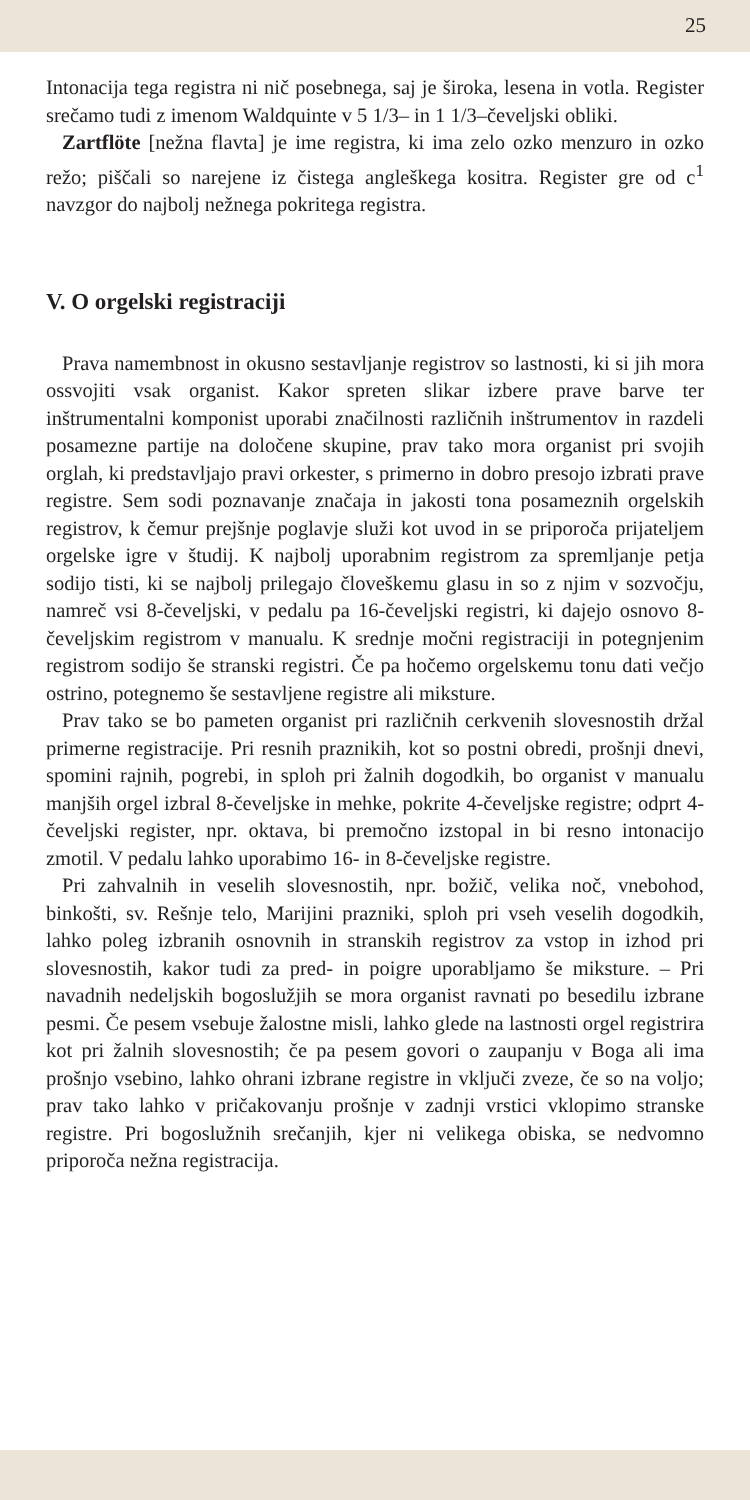25
Intonacija tega registra ni nič posebnega, saj je široka, lesena in votla. Register srečamo tudi z imenom Waldquinte v 5 1/3– in 1 1/3–čeveljski obliki.
Zartflöte [nežna flavta] je ime registra, ki ima zelo ozko menzuro in ozko režo; piščali so narejene iz čistega angleškega kositra. Register gre od c<sup>1</sup> navzgor do najbolj nežnega pokritega registra.
V. O orgelski registraciji
Prava namembnost in okusno sestavljanje registrov so lastnosti, ki si jih mora ossvojiti vsak organist. Kakor spreten slikar izbere prave barve ter inštrumentalni komponist uporabi značilnosti različnih inštrumentov in razdeli posamezne partije na določene skupine, prav tako mora organist pri svojih orglah, ki predstavljajo pravi orkester, s primerno in dobro presojo izbrati prave registre. Sem sodi poznavanje značaja in jakosti tona posameznih orgelskih registrov, k čemur prejšnje poglavje služi kot uvod in se priporoča prijateljem orgelske igre v študij. K najbolj uporabnim registrom za spremljanje petja sodijo tisti, ki se najbolj prilegajo človeškemu glasu in so z njim v sozvočju, namreč vsi 8-čeveljski, v pedalu pa 16-čeveljski registri, ki dajejo osnovo 8-čeveljskim registrom v manualu. K srednje močni registraciji in potegnjenim registrom sodijo še stranski registri. Če pa hočemo orgelskemu tonu dati večjo ostrino, potegnemo še sestavljene registre ali miksture.
Prav tako se bo pameten organist pri različnih cerkvenih slovesnostih držal primerne registracije. Pri resnih praznikih, kot so postni obredi, prošnji dnevi, spomini rajnih, pogrebi, in sploh pri žalnih dogodkih, bo organist v manualu manjših orgel izbral 8-čeveljske in mehke, pokrite 4-čeveljske registre; odprt 4-čeveljski register, npr. oktava, bi premočno izstopal in bi resno intonacijo zmotil. V pedalu lahko uporabimo 16- in 8-čeveljske registre.
Pri zahvalnih in veselih slovesnostih, npr. božič, velika noč, vnebohod, binkošti, sv. Rešnje telo, Marijini prazniki, sploh pri vseh veselih dogodkih, lahko poleg izbranih osnovnih in stranskih registrov za vstop in izhod pri slovesnostih, kakor tudi za pred- in poigre uporabljamo še miksture. – Pri navadnih nedeljskih bogoslužjih se mora organist ravnati po besedilu izbrane pesmi. Če pesem vsebuje žalostne misli, lahko glede na lastnosti orgel registrira kot pri žalnih slovesnostih; če pa pesem govori o zaupanju v Boga ali ima prošnjo vsebino, lahko ohrani izbrane registre in vključi zveze, če so na voljo; prav tako lahko v pričakovanju prošnje v zadnji vrstici vklopimo stranske registre. Pri bogoslužnih srečanjih, kjer ni velikega obiska, se nedvomno priporoča nežna registracija.